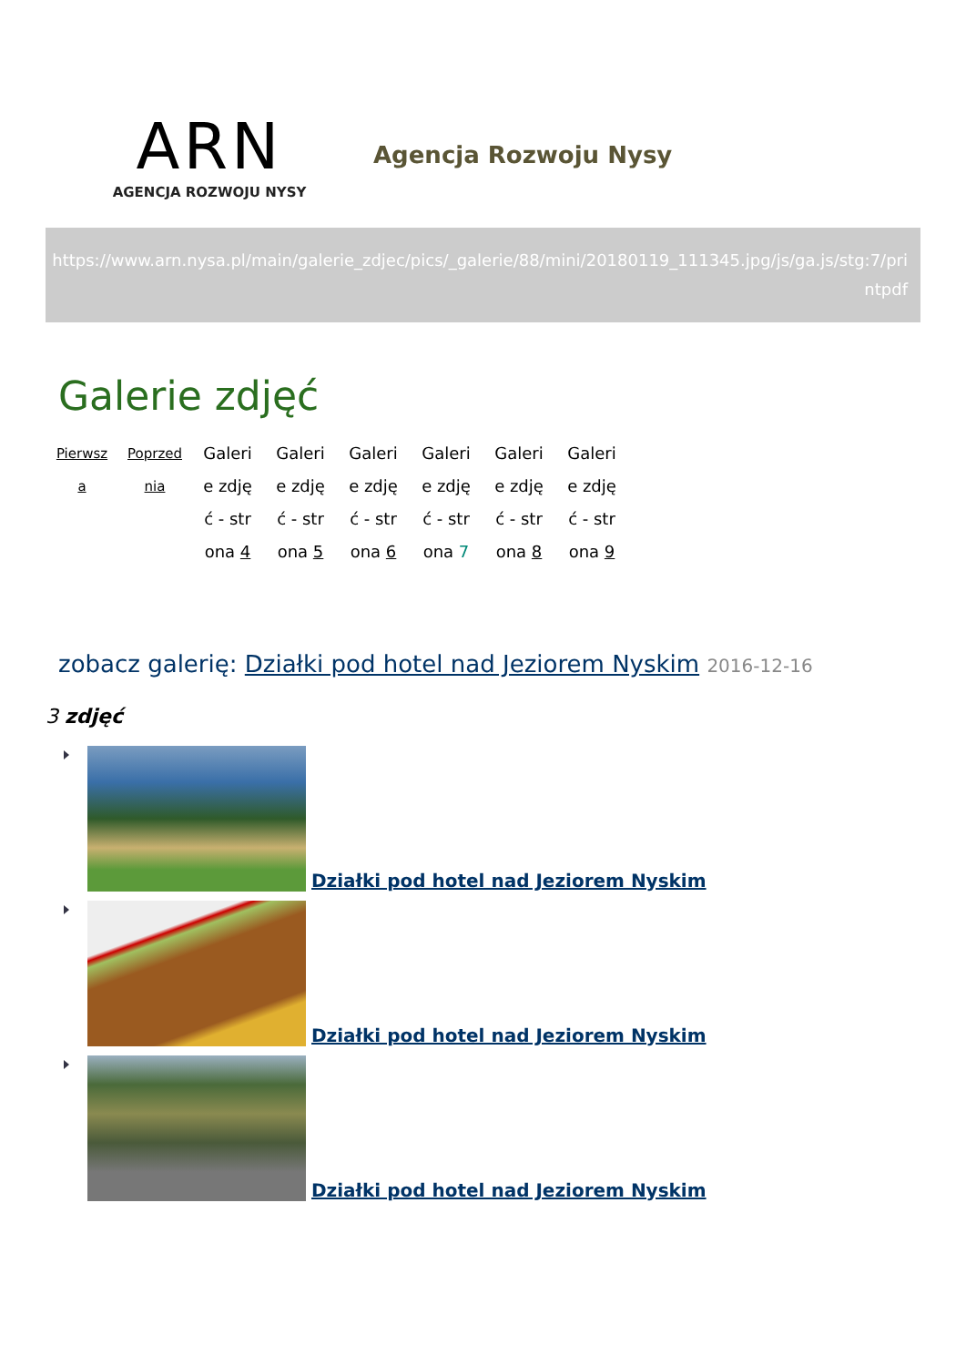ARN
AGENCJA ROZWOJU NYSY
Agencja Rozwoju Nysy
https://www.arn.nysa.pl/main/galerie_zdjec/pics/_galerie/88/mini/20180119_111345.jpg/js/ga.js/stg:7/printpdf
Galerie zdjęć
Pierwsza Poprzednia
Galerie zdjęć - strona 4
Galerie zdjęć - strona 5
Galerie zdjęć - strona 6
Galerie zdjęć - strona 7
Galerie zdjęć - strona 8
Galerie zdjęć - strona 9
zobacz galerię: Działki pod hotel nad Jeziorem Nyskim 2016-12-16
3 zdjęć
Działki pod hotel nad Jeziorem Nyskim
Działki pod hotel nad Jeziorem Nyskim
Działki pod hotel nad Jeziorem Nyskim